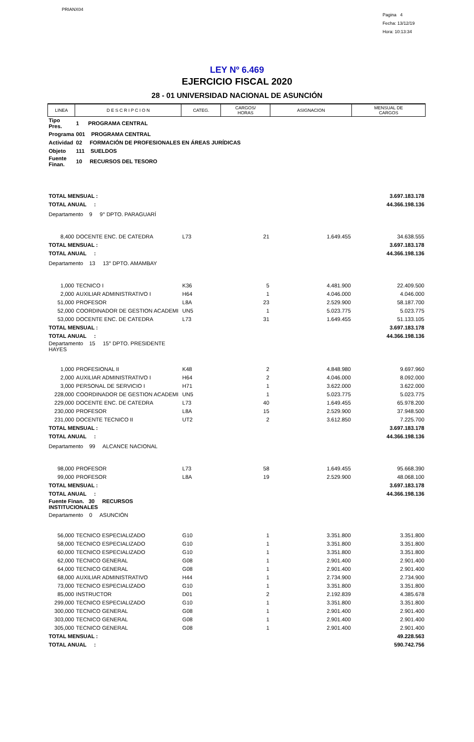PRIANX04
Pagina 4
Fecha: 13/12/19
Hora: 10:13:34
LEY Nº 6.469
EJERCICIO FISCAL 2020
28 - 01 UNIVERSIDAD NACIONAL DE ASUNCIÓN
| LINEA | D E S C R I P C I O N | CATEG. | CARGOS/ HORAS | ASIGNACION | MENSUAL DE CARGOS |
| --- | --- | --- | --- | --- | --- |
| Tipo Pres. | 1 PROGRAMA CENTRAL | | | | |
| Programa | 001 PROGRAMA CENTRAL | | | | |
| Actividad | 02 FORMACIÓN DE PROFESIONALES EN ÁREAS JURÍDICAS | | | | |
| Objeto | 111 SUELDOS | | | | |
| Fuente Finan. | 10 RECURSOS DEL TESORO | | | | |
| TOTAL MENSUAL : | | | | | 3.697.183.178 |
| TOTAL ANUAL : | | | | | 44.366.198.136 |
| Departamento 9 9° DPTO. PARAGUARÍ | | | | | |
| 8,400 | DOCENTE ENC. DE CATEDRA | L73 | 21 | 1.649.455 | 34.638.555 |
| TOTAL MENSUAL : | | | | | 3.697.183.178 |
| TOTAL ANUAL : | | | | | 44.366.198.136 |
| Departamento 13 13° DPTO. AMAMBAY | | | | | |
| 1,000 | TECNICO I | K36 | 5 | 4.481.900 | 22.409.500 |
| 2,000 | AUXILIAR ADMINISTRATIVO I | H64 | 1 | 4.046.000 | 4.046.000 |
| 51,000 | PROFESOR | L8A | 23 | 2.529.900 | 58.187.700 |
| 52,000 | COORDINADOR DE GESTION ACADEMI | UN5 | 1 | 5.023.775 | 5.023.775 |
| 53,000 | DOCENTE ENC. DE CATEDRA | L73 | 31 | 1.649.455 | 51.133.105 |
| TOTAL MENSUAL : | | | | | 3.697.183.178 |
| TOTAL ANUAL : | | | | | 44.366.198.136 |
| Departamento 15 15° DPTO. PRESIDENTE HAYES | | | | | |
| 1,000 | PROFESIONAL II | K48 | 2 | 4.848.980 | 9.697.960 |
| 2,000 | AUXILIAR ADMINISTRATIVO I | H64 | 2 | 4.046.000 | 8.092.000 |
| 3,000 | PERSONAL DE SERVICIO I | H71 | 1 | 3.622.000 | 3.622.000 |
| 228,000 | COORDINADOR DE GESTION ACADEMI | UN5 | 1 | 5.023.775 | 5.023.775 |
| 229,000 | DOCENTE ENC. DE CATEDRA | L73 | 40 | 1.649.455 | 65.978.200 |
| 230,000 | PROFESOR | L8A | 15 | 2.529.900 | 37.948.500 |
| 231,000 | DOCENTE TECNICO II | UT2 | 2 | 3.612.850 | 7.225.700 |
| TOTAL MENSUAL : | | | | | 3.697.183.178 |
| TOTAL ANUAL : | | | | | 44.366.198.136 |
| Departamento 99 ALCANCE NACIONAL | | | | | |
| 98,000 | PROFESOR | L73 | 58 | 1.649.455 | 95.668.390 |
| 99,000 | PROFESOR | L8A | 19 | 2.529.900 | 48.068.100 |
| TOTAL MENSUAL : | | | | | 3.697.183.178 |
| TOTAL ANUAL : | | | | | 44.366.198.136 |
| Fuente Finan. 30 RECURSOS INSTITUCIONALES | | | | | |
| Departamento 0 ASUNCIÓN | | | | | |
| 56,000 | TECNICO ESPECIALIZADO | G10 | 1 | 3.351.800 | 3.351.800 |
| 58,000 | TECNICO ESPECIALIZADO | G10 | 1 | 3.351.800 | 3.351.800 |
| 60,000 | TECNICO ESPECIALIZADO | G10 | 1 | 3.351.800 | 3.351.800 |
| 62,000 | TECNICO GENERAL | G08 | 1 | 2.901.400 | 2.901.400 |
| 64,000 | TECNICO GENERAL | G08 | 1 | 2.901.400 | 2.901.400 |
| 68,000 | AUXILIAR ADMINISTRATIVO | H44 | 1 | 2.734.900 | 2.734.900 |
| 73,000 | TECNICO ESPECIALIZADO | G10 | 1 | 3.351.800 | 3.351.800 |
| 85,000 | INSTRUCTOR | D01 | 2 | 2.192.839 | 4.385.678 |
| 299,000 | TECNICO ESPECIALIZADO | G10 | 1 | 3.351.800 | 3.351.800 |
| 300,000 | TECNICO GENERAL | G08 | 1 | 2.901.400 | 2.901.400 |
| 303,000 | TECNICO GENERAL | G08 | 1 | 2.901.400 | 2.901.400 |
| 305,000 | TECNICO GENERAL | G08 | 1 | 2.901.400 | 2.901.400 |
| TOTAL MENSUAL : | | | | | 49.228.563 |
| TOTAL ANUAL : | | | | | 590.742.756 |